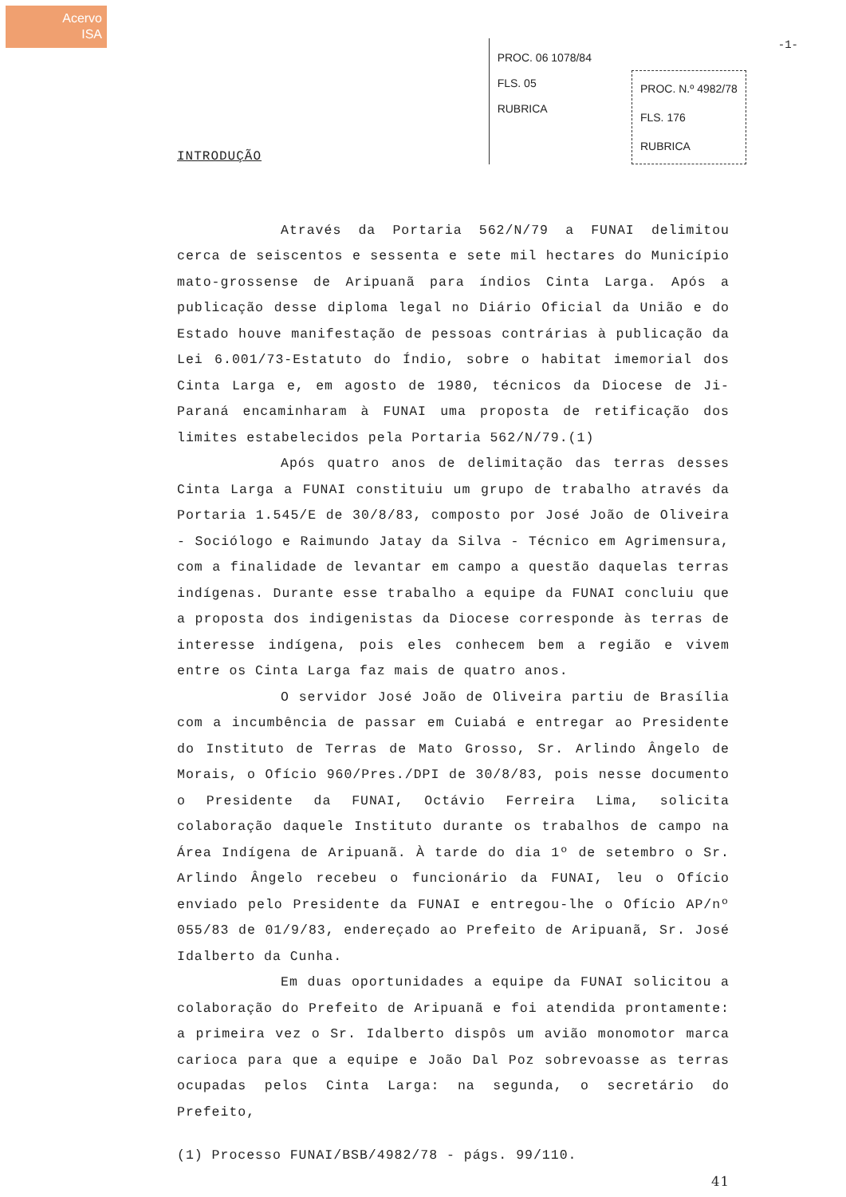Acervo
ISA
PROC. 06 1078/84
FLS. 05
RUBRICA
PROC. N.º 4982/78
FLS. 176
RUBRICA
-1-
INTRODUÇÃO
Através da Portaria 562/N/79 a FUNAI delimitou cerca de seiscentos e sessenta e sete mil hectares do Município mato-grossense de Aripuanã para índios Cinta Larga. Após a publicação desse diploma legal no Diário Oficial da União e do Estado houve manifestação de pessoas contrárias à publicação da Lei 6.001/73-Estatuto do Índio, sobre o habitat imemorial dos Cinta Larga e, em agosto de 1980, técnicos da Diocese de Ji-Paraná encaminharam à FUNAI uma proposta de retificação dos limites estabelecidos pela Portaria 562/N/79.(1)
Após quatro anos de delimitação das terras desses Cinta Larga a FUNAI constituiu um grupo de trabalho através da Portaria 1.545/E de 30/8/83, composto por José João de Oliveira - Sociólogo e Raimundo Jatay da Silva - Técnico em Agrimensura, com a finalidade de levantar em campo a questão daquelas terras indígenas. Durante esse trabalho a equipe da FUNAI concluiu que a proposta dos indigenistas da Diocese corresponde às terras de interesse indígena, pois eles conhecem bem a região e vivem entre os Cinta Larga faz mais de quatro anos.
O servidor José João de Oliveira partiu de Brasília com a incumbência de passar em Cuiabá e entregar ao Presidente do Instituto de Terras de Mato Grosso, Sr. Arlindo Ângelo de Morais, o Ofício 960/Pres./DPI de 30/8/83, pois nesse documento o Presidente da FUNAI, Octávio Ferreira Lima, solicita colaboração daquele Instituto durante os trabalhos de campo na Área Indígena de Aripuanã. À tarde do dia 1º de setembro o Sr. Arlindo Ângelo recebeu o funcionário da FUNAI, leu o Ofício enviado pelo Presidente da FUNAI e entregou-lhe o Ofício AP/nº 055/83 de 01/9/83, endereçado ao Prefeito de Aripuanã, Sr. José Idalberto da Cunha.
Em duas oportunidades a equipe da FUNAI solicitou a colaboração do Prefeito de Aripuanã e foi atendida prontamente: a primeira vez o Sr. Idalberto dispôs um avião monomotor marca carioca para que a equipe e João Dal Poz sobrevoasse as terras ocupadas pelos Cinta Larga: na segunda, o secretário do Prefeito,
(1) Processo FUNAI/BSB/4982/78 - págs. 99/110.
41